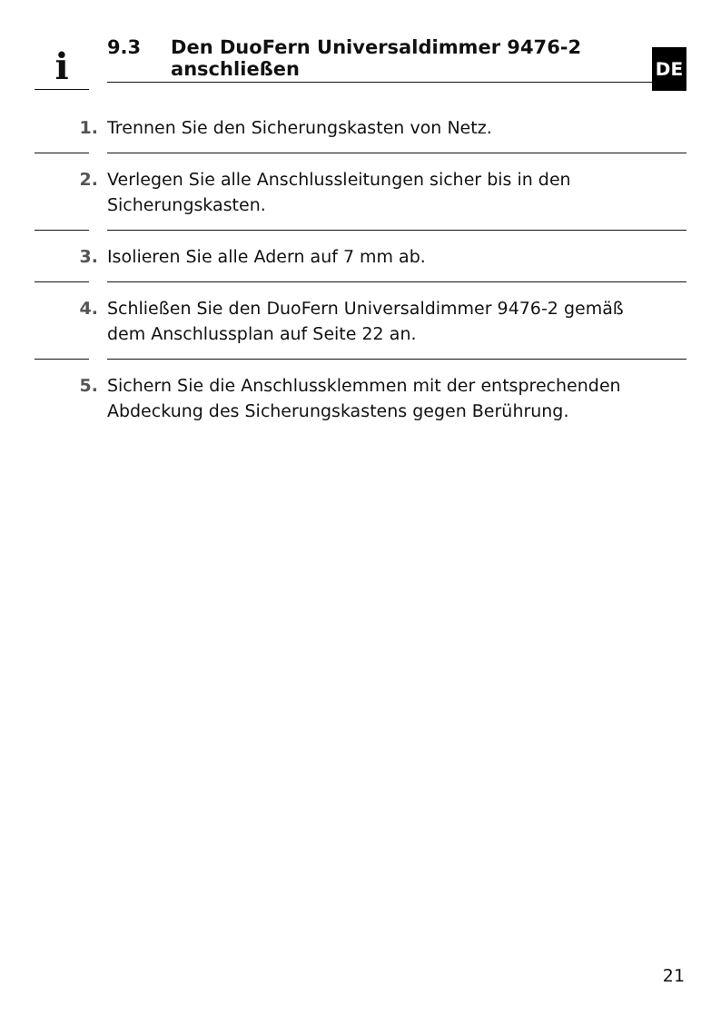i
9.3 Den DuoFern Universaldimmer 9476-2
anschließen
DE
1. Trennen Sie den Sicherungskasten von Netz.
2. Verlegen Sie alle Anschlussleitungen sicher bis in den
Sicherungskasten.
3. Isolieren Sie alle Adern auf 7 mm ab.
4. Schließen Sie den DuoFern Universaldimmer 9476-2 gemäß
dem Anschlussplan auf Seite 22 an.
5. Sichern Sie die Anschlussklemmen mit der entsprechenden
Abdeckung des Sicherungskastens gegen Berührung.
21